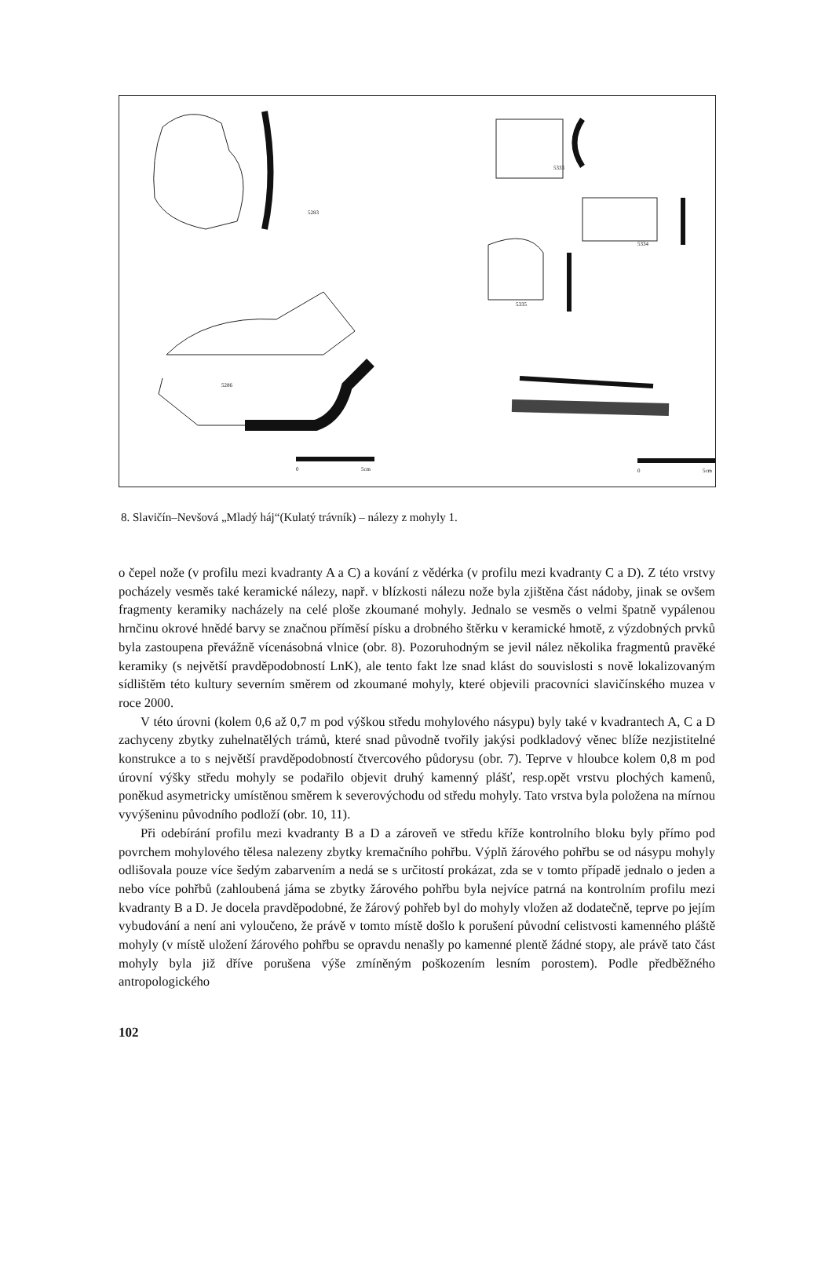5283
5286
5333
5334
5335
0 5cm 0 5cm
8. Slavičín–Nevšová „Mladý háj“(Kulatý trávník) – nálezy z mohyly 1.
o čepel nože (v profilu mezi kvadranty A a C) a kování z vědérka (v profilu mezi kvadranty C a D). Z této vrstvy pocházely vesměs také keramické nálezy, např. v blízkosti nálezu nože byla zjištěna část nádoby, jinak se ovšem fragmenty keramiky nacházely na celé ploše zkoumané mohyly. Jednalo se vesměs o velmi špatně vypálenou hrnčinu okrové hnědé barvy se značnou příměsí písku a drobného štěrku v keramické hmotě, z výzdobných prvků byla zastoupena převážně vícenásobná vlnice (obr. 8). Pozoruhodným se jevil nález několika fragmentů pravěké keramiky (s největší pravděpodobností LnK), ale tento fakt lze snad klást do souvislosti s nově lokalizovaným sídlištěm této kultury severním směrem od zkoumané mohyly, které objevili pracovníci slavičínského muzea v roce 2000.
V této úrovni (kolem 0,6 až 0,7 m pod výškou středu mohylového násypu) byly také v kvadrantech A, C a D zachyceny zbytky zuhelnatělých trámů, které snad původně tvořily jakýsi podkladový věnec blíže nezjistitelné konstrukce a to s největší pravděpodobností čtvercového půdorysu (obr. 7). Teprve v hloubce kolem 0,8 m pod úrovní výšky středu mohyly se podařilo objevit druhý kamenný plášť, resp.opět vrstvu plochých kamenů, poněkud asymetricky umístěnou směrem k severovýchodu od středu mohyly. Tato vrstva byla položena na mírnou vyvýšeninu původního podloží (obr. 10, 11).
Při odebírání profilu mezi kvadranty B a D a zároveň ve středu kříže kontrolního bloku byly přímo pod povrchem mohylového tělesa nalezeny zbytky kremačního pohřbu. Výplň žárového pohřbu se od násypu mohyly odlišovala pouze více šedým zabarvením a nedá se s určitostí prokázat, zda se v tomto případě jednalo o jeden a nebo více pohřbů (zahloubená jáma se zbytky žárového pohřbu byla nejvíce patrná na kontrolním profilu mezi kvadranty B a D. Je docela pravděpodobné, že žárový pohřeb byl do mohyly vložen až dodatečně, teprve po jejím vybudování a není ani vyloučeno, že právě v tomto místě došlo k porušení původní celistvosti kamenného pláště mohyly (v místě uložení žárového pohřbu se opravdu nenašly po kamenné plentě žádné stopy, ale právě tato část mohyly byla již dříve porušena výše zmíněným poškozením lesním porostem). Podle předběžného antropologického
102